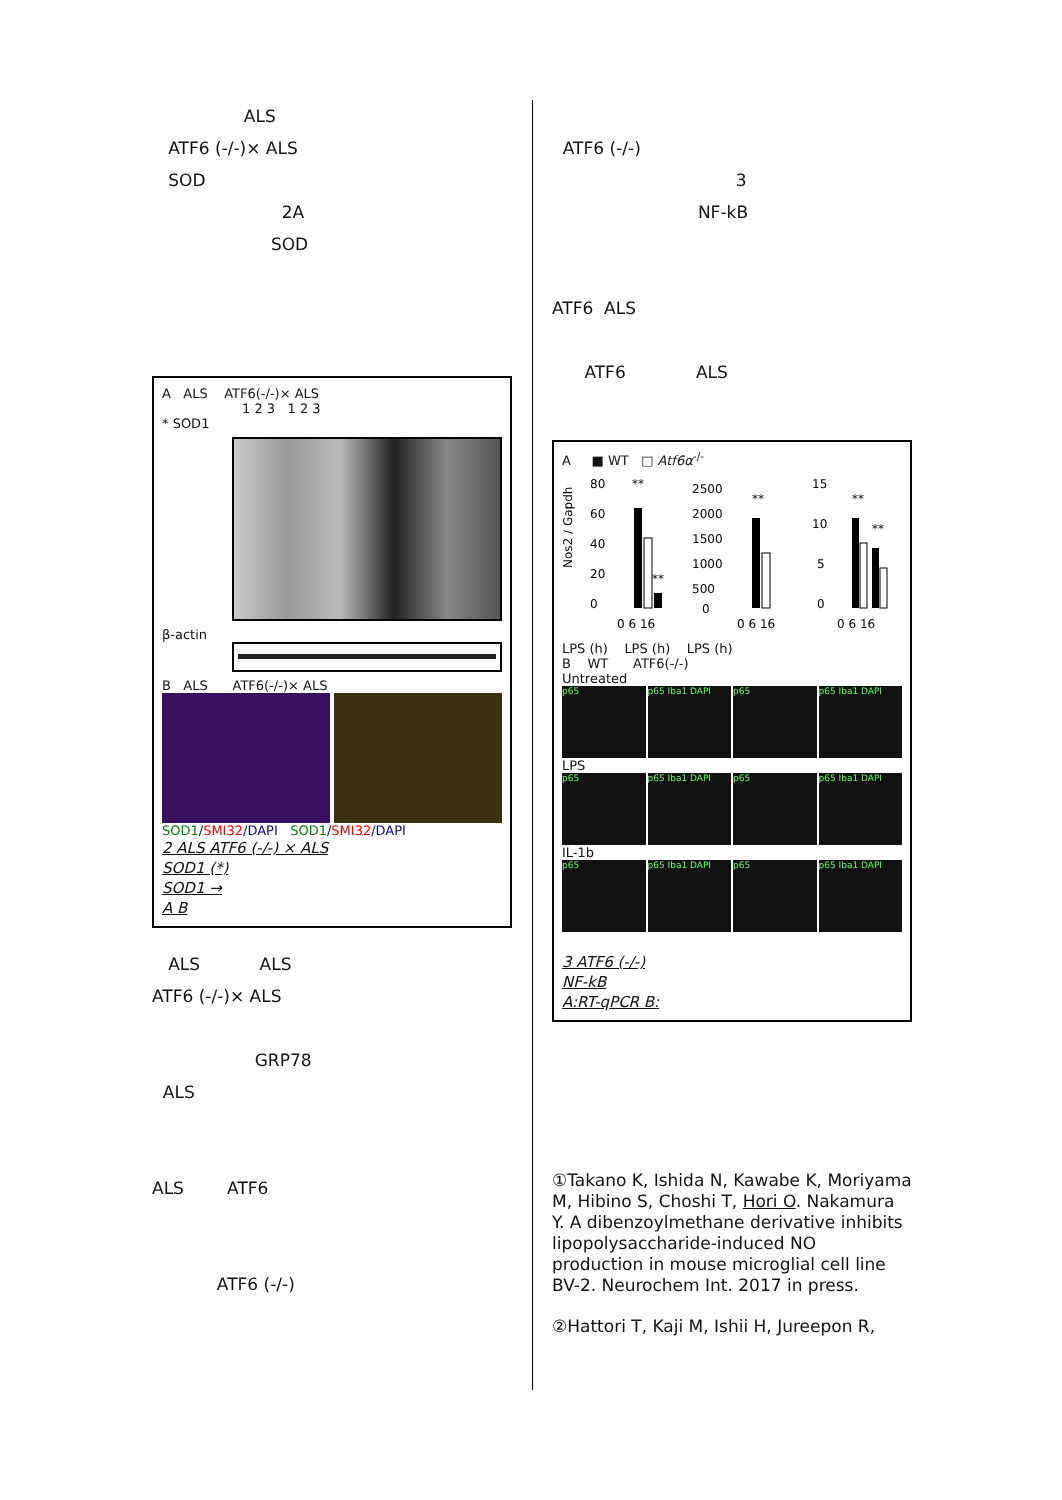ALS
ATF6 (-/-)× ALS
SOD
2A
SOD
A ALS ATF6(-/-)× ALS
1 2 3 1 2 3
* SOD1
β-actin
B ALS ATF6(-/-)× ALS
SOD1/SMI32/DAPI SOD1/SMI32/DAPI
2 ALS ATF6 (-/-) × ALS
SOD1 (*)
SOD1 →
A B
ALS ALS
ATF6 (-/-)× ALS
GRP78
ALS
ALS ATF6
ATF6 (-/-)
ATF6 (-/-)
3
NF-kB
ATF6 ALS
ATF6 ALS
A ■ WT □ Atf6α<sup>-/-</sup>
Nos2 / Gapdh
80
60
40
20
0
**
**
2500
2000
1500
1000
500
0
**
15
10
5
0
**
**
0 6 16
0 6 16
0 6 16
LPS (h) LPS (h) LPS (h)
B WT ATF6(-/-)
Untreated
p65
p65 Iba1 DAPI
p65
p65 Iba1 DAPI
LPS
p65
p65 Iba1 DAPI
p65
p65 Iba1 DAPI
IL-1b
p65
p65 Iba1 DAPI
p65
p65 Iba1 DAPI
3 ATF6 (-/-)
NF-kB
A:RT-qPCR B:
①Takano K, Ishida N, Kawabe K, Moriyama M, Hibino S, Choshi T, Hori O. Nakamura Y. A dibenzoylmethane derivative inhibits lipopolysaccharide-induced NO production in mouse microglial cell line BV-2. Neurochem Int. 2017 in press.
②Hattori T, Kaji M, Ishii H, Jureepon R,